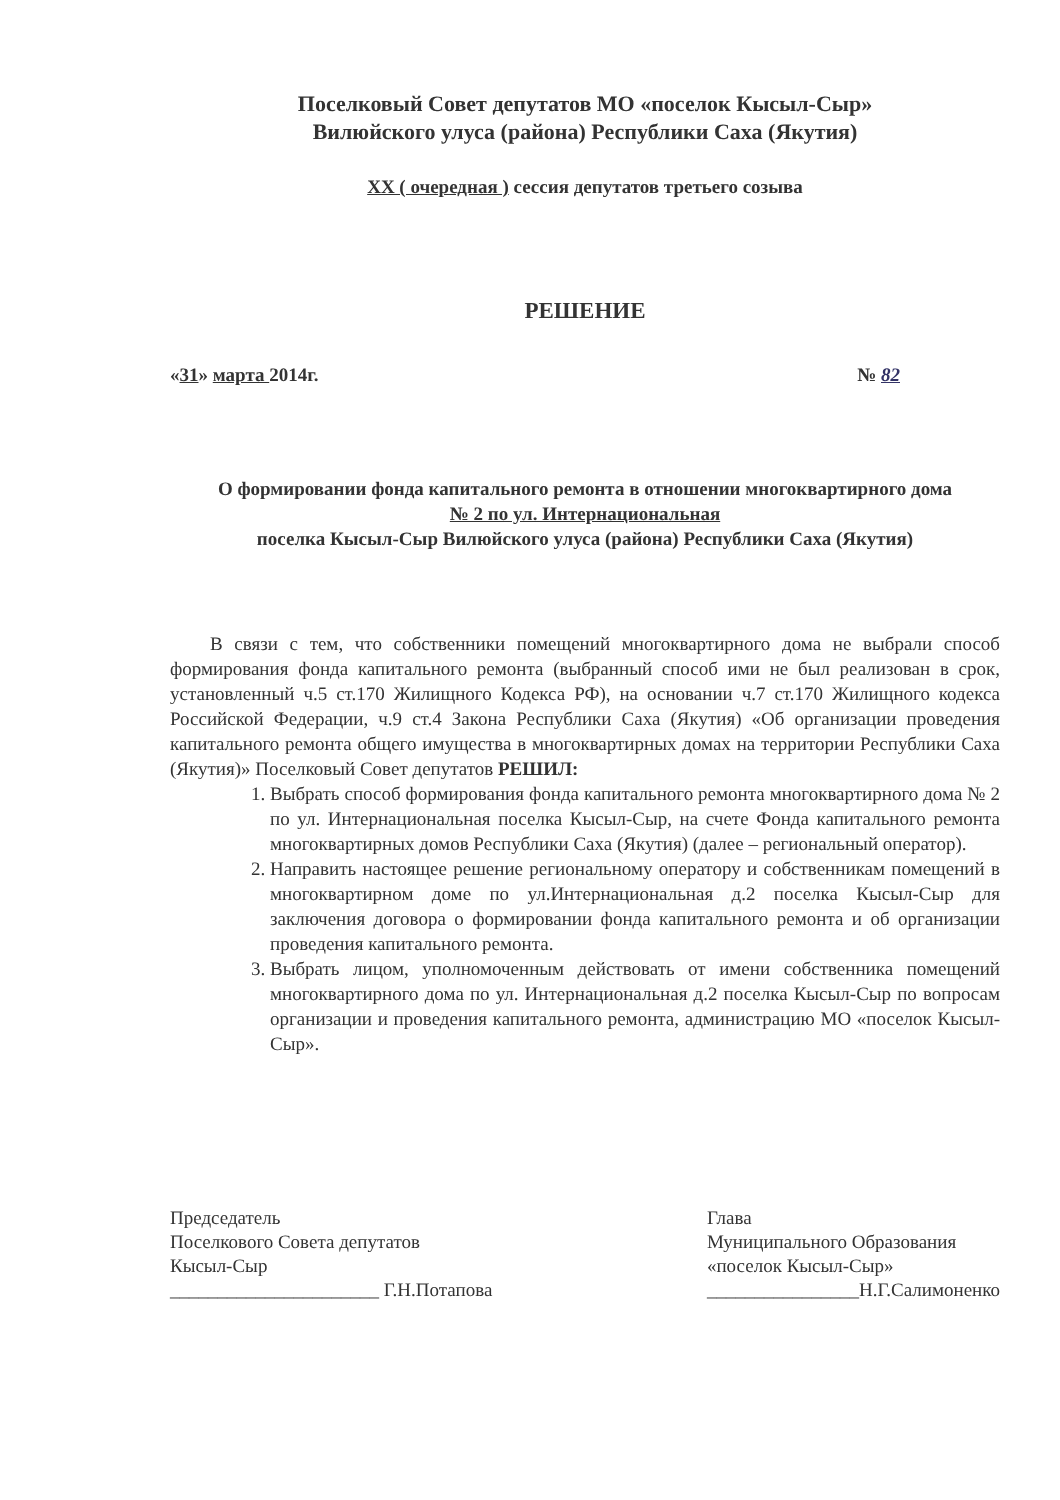Поселковый Совет депутатов МО «поселок Кысыл-Сыр»
Вилюйского улуса (района) Республики Саха (Якутия)
XX ( очередная ) сессия депутатов третьего созыва
РЕШЕНИЕ
«31» марта 2014г. № 82
О формировании фонда капитального ремонта в отношении многоквартирного дома
№ 2 по ул. Интернациональная
поселка Кысыл-Сыр Вилюйского улуса (района) Республики Саха (Якутия)
В связи с тем, что собственники помещений многоквартирного дома не выбрали способ формирования фонда капитального ремонта (выбранный способ ими не был реализован в срок, установленный ч.5 ст.170 Жилищного Кодекса РФ), на основании ч.7 ст.170 Жилищного кодекса Российской Федерации, ч.9 ст.4 Закона Республики Саха (Якутия) «Об организации проведения капитального ремонта общего имущества в многоквартирных домах на территории Республики Саха (Якутия)» Поселковый Совет депутатов РЕШИЛ:
1. Выбрать способ формирования фонда капитального ремонта многоквартирного дома № 2 по ул. Интернациональная поселка Кысыл-Сыр, на счете Фонда капитального ремонта многоквартирных домов Республики Саха (Якутия) (далее – региональный оператор).
2. Направить настоящее решение региональному оператору и собственникам помещений в многоквартирном доме по ул.Интернациональная д.2 поселка Кысыл-Сыр для заключения договора о формировании фонда капитального ремонта и об организации проведения капитального ремонта.
3. Выбрать лицом, уполномоченным действовать от имени собственника помещений многоквартирного дома по ул. Интернациональная д.2 поселка Кысыл-Сыр по вопросам организации и проведения капитального ремонта, администрацию МО «поселок Кысыл-Сыр».
Председатель
Поселкового Совета депутатов
Кысыл-Сыр
______________________ Г.Н.Потапова
Глава
Муниципального Образования
«поселок Кысыл-Сыр»
________________Н.Г.Салимоненко